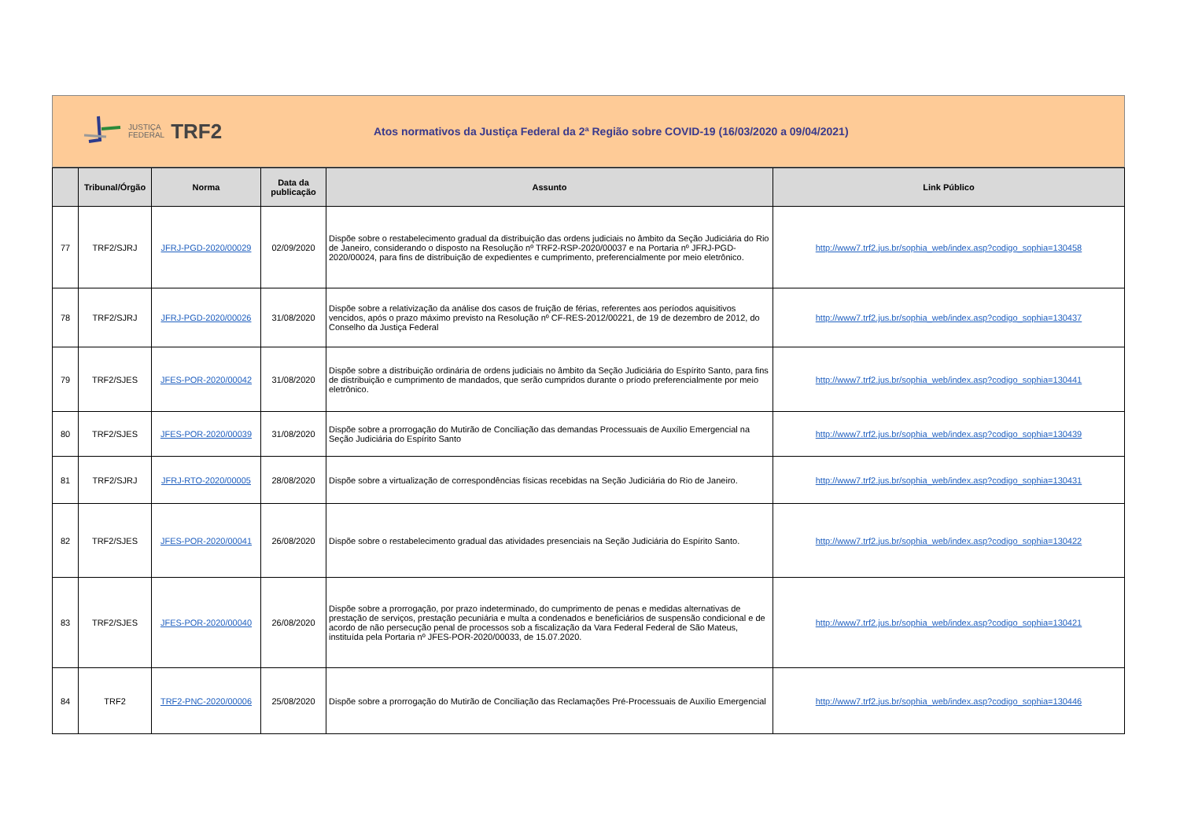JUSTIÇA
FEDERAL
TRF2
Atos normativos da Justiça Federal da 2ª Região sobre COVID-19 (16/03/2020 a 09/04/2021)
| | Tribunal/Órgão | Norma | Data da publicação | Assunto | Link Público |
| --- | --- | --- | --- | --- | --- |
| 77 | TRF2/SJRJ | JFRJ-PGD-2020/00029 | 02/09/2020 | Dispõe sobre o restabelecimento gradual da distribuição das ordens judiciais no âmbito da Seção Judiciária do Rio de Janeiro, considerando o disposto na Resolução nº TRF2-RSP-2020/00037 e na Portaria nº JFRJ-PGD-2020/00024, para fins de distribuição de expedientes e cumprimento, preferencialmente por meio eletrônico. | http://www7.trf2.jus.br/sophia_web/index.asp?codigo_sophia=130458 |
| 78 | TRF2/SJRJ | JFRJ-PGD-2020/00026 | 31/08/2020 | Dispõe sobre a relativização da análise dos casos de fruição de férias, referentes aos períodos aquisitivos vencidos, após o prazo máximo previsto na Resolução nº CF-RES-2012/00221, de 19 de dezembro de 2012, do Conselho da Justiça Federal | http://www7.trf2.jus.br/sophia_web/index.asp?codigo_sophia=130437 |
| 79 | TRF2/SJES | JFES-POR-2020/00042 | 31/08/2020 | Dispõe sobre a distribuição ordinária de ordens judiciais no âmbito da Seção Judiciária do Espírito Santo, para fins de distribuição e cumprimento de mandados, que serão cumpridos durante o príodo preferencialmente por meio eletrônico. | http://www7.trf2.jus.br/sophia_web/index.asp?codigo_sophia=130441 |
| 80 | TRF2/SJES | JFES-POR-2020/00039 | 31/08/2020 | Dispõe sobre a prorrogação do Mutirão de Conciliação das demandas Processuais de Auxílio Emergencial na Seção Judiciária do Espírito Santo | http://www7.trf2.jus.br/sophia_web/index.asp?codigo_sophia=130439 |
| 81 | TRF2/SJRJ | JFRJ-RTO-2020/00005 | 28/08/2020 | Dispõe sobre a virtualização de correspondências físicas recebidas na Seção Judiciária do Rio de Janeiro. | http://www7.trf2.jus.br/sophia_web/index.asp?codigo_sophia=130431 |
| 82 | TRF2/SJES | JFES-POR-2020/00041 | 26/08/2020 | Dispõe sobre o restabelecimento gradual das atividades presenciais na Seção Judiciária do Espírito Santo. | http://www7.trf2.jus.br/sophia_web/index.asp?codigo_sophia=130422 |
| 83 | TRF2/SJES | JFES-POR-2020/00040 | 26/08/2020 | Dispõe sobre a prorrogação, por prazo indeterminado, do cumprimento de penas e medidas alternativas de prestação de serviços, prestação pecuniária e multa a condenados e beneficiários de suspensão condicional e de acordo de não persecução penal de processos sob a fiscalização da Vara Federal Federal de São Mateus, instituída pela Portaria nº JFES-POR-2020/00033, de 15.07.2020. | http://www7.trf2.jus.br/sophia_web/index.asp?codigo_sophia=130421 |
| 84 | TRF2 | TRF2-PNC-2020/00006 | 25/08/2020 | Dispõe sobre a prorrogação do Mutirão de Conciliação das Reclamações Pré-Processuais de Auxílio Emergencial | http://www7.trf2.jus.br/sophia_web/index.asp?codigo_sophia=130446 |